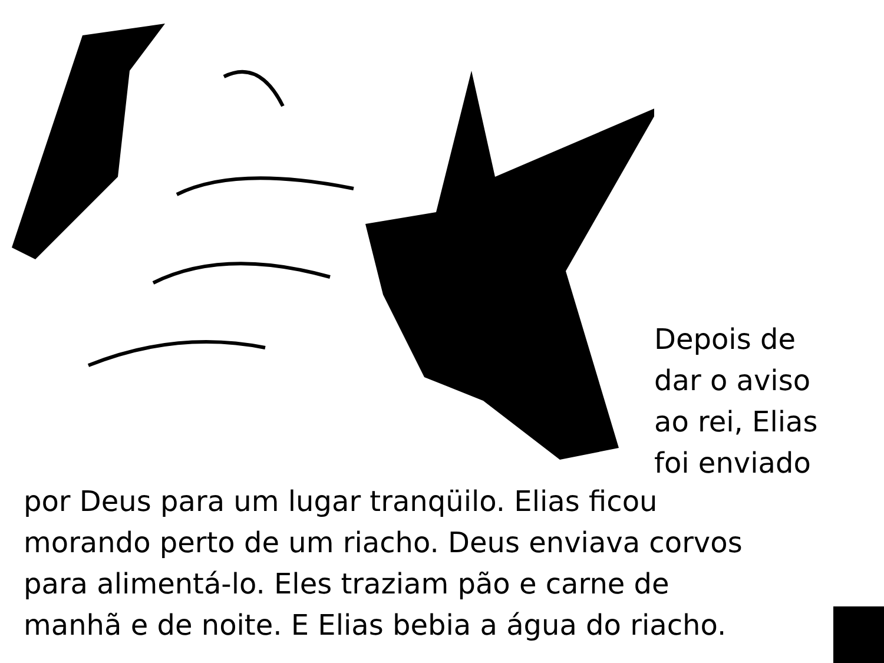Depois de
dar o aviso
ao rei, Elias
foi enviado
por Deus para um lugar tranqüilo. Elias ficou
morando perto de um riacho. Deus enviava corvos
para alimentá-lo. Eles traziam pão e carne de
manhã e de noite. E Elias bebia a água do riacho.